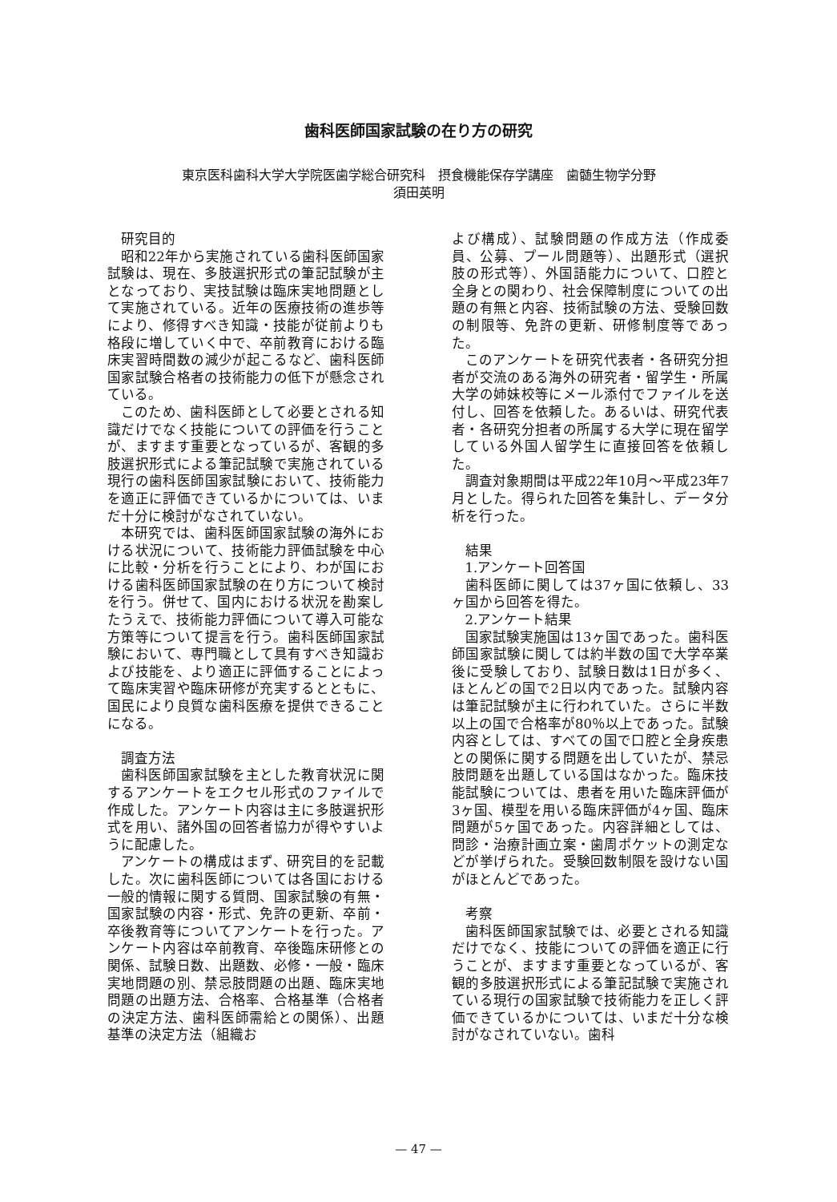歯科医師国家試験の在り方の研究
東京医科歯科大学大学院医歯学総合研究科　摂食機能保存学講座　歯髄生物学分野
須田英明
研究目的
昭和22年から実施されている歯科医師国家試験は、現在、多肢選択形式の筆記試験が主となっており、実技試験は臨床実地問題として実施されている。近年の医療技術の進歩等により、修得すべき知識・技能が従前よりも格段に増していく中で、卒前教育における臨床実習時間数の減少が起こるなど、歯科医師国家試験合格者の技術能力の低下が懸念されている。
このため、歯科医師として必要とされる知識だけでなく技能についての評価を行うことが、ますます重要となっているが、客観的多肢選択形式による筆記試験で実施されている現行の歯科医師国家試験において、技術能力を適正に評価できているかについては、いまだ十分に検討がなされていない。
本研究では、歯科医師国家試験の海外における状況について、技術能力評価試験を中心に比較・分析を行うことにより、わが国における歯科医師国家試験の在り方について検討を行う。併せて、国内における状況を勘案したうえで、技術能力評価について導入可能な方策等について提言を行う。歯科医師国家試験において、専門職として具有すべき知識および技能を、より適正に評価することによって臨床実習や臨床研修が充実するとともに、国民により良質な歯科医療を提供できることになる。
調査方法
歯科医師国家試験を主とした教育状況に関するアンケートをエクセル形式のファイルで作成した。アンケート内容は主に多肢選択形式を用い、諸外国の回答者協力が得やすいように配慮した。
アンケートの構成はまず、研究目的を記載した。次に歯科医師については各国における一般的情報に関する質問、国家試験の有無・国家試験の内容・形式、免許の更新、卒前・卒後教育等についてアンケートを行った。アンケート内容は卒前教育、卒後臨床研修との関係、試験日数、出題数、必修・一般・臨床実地問題の別、禁忌肢問題の出題、臨床実地問題の出題方法、合格率、合格基準（合格者の決定方法、歯科医師需給との関係）、出題基準の決定方法（組織お
よび構成）、試験問題の作成方法（作成委員、公募、プール問題等）、出題形式（選択肢の形式等）、外国語能力について、口腔と全身との関わり、社会保障制度についての出題の有無と内容、技術試験の方法、受験回数の制限等、免許の更新、研修制度等であった。
このアンケートを研究代表者・各研究分担者が交流のある海外の研究者・留学生・所属大学の姉妹校等にメール添付でファイルを送付し、回答を依頼した。あるいは、研究代表者・各研究分担者の所属する大学に現在留学している外国人留学生に直接回答を依頼した。
調査対象期間は平成22年10月～平成23年7月とした。得られた回答を集計し、データ分析を行った。
結果
1.アンケート回答国
歯科医師に関しては37ヶ国に依頼し、33ヶ国から回答を得た。
2.アンケート結果
国家試験実施国は13ヶ国であった。歯科医師国家試験に関しては約半数の国で大学卒業後に受験しており、試験日数は1日が多く、ほとんどの国で2日以内であった。試験内容は筆記試験が主に行われていた。さらに半数以上の国で合格率が80％以上であった。試験内容としては、すべての国で口腔と全身疾患との関係に関する問題を出していたが、禁忌肢問題を出題している国はなかった。臨床技能試験については、患者を用いた臨床評価が3ヶ国、模型を用いる臨床評価が4ヶ国、臨床問題が5ヶ国であった。内容詳細としては、問診・治療計画立案・歯周ポケットの測定などが挙げられた。受験回数制限を設けない国がほとんどであった。
考察
歯科医師国家試験では、必要とされる知識だけでなく、技能についての評価を適正に行うことが、ますます重要となっているが、客観的多肢選択形式による筆記試験で実施されている現行の国家試験で技術能力を正しく評価できているかについては、いまだ十分な検討がなされていない。歯科
— 47 —